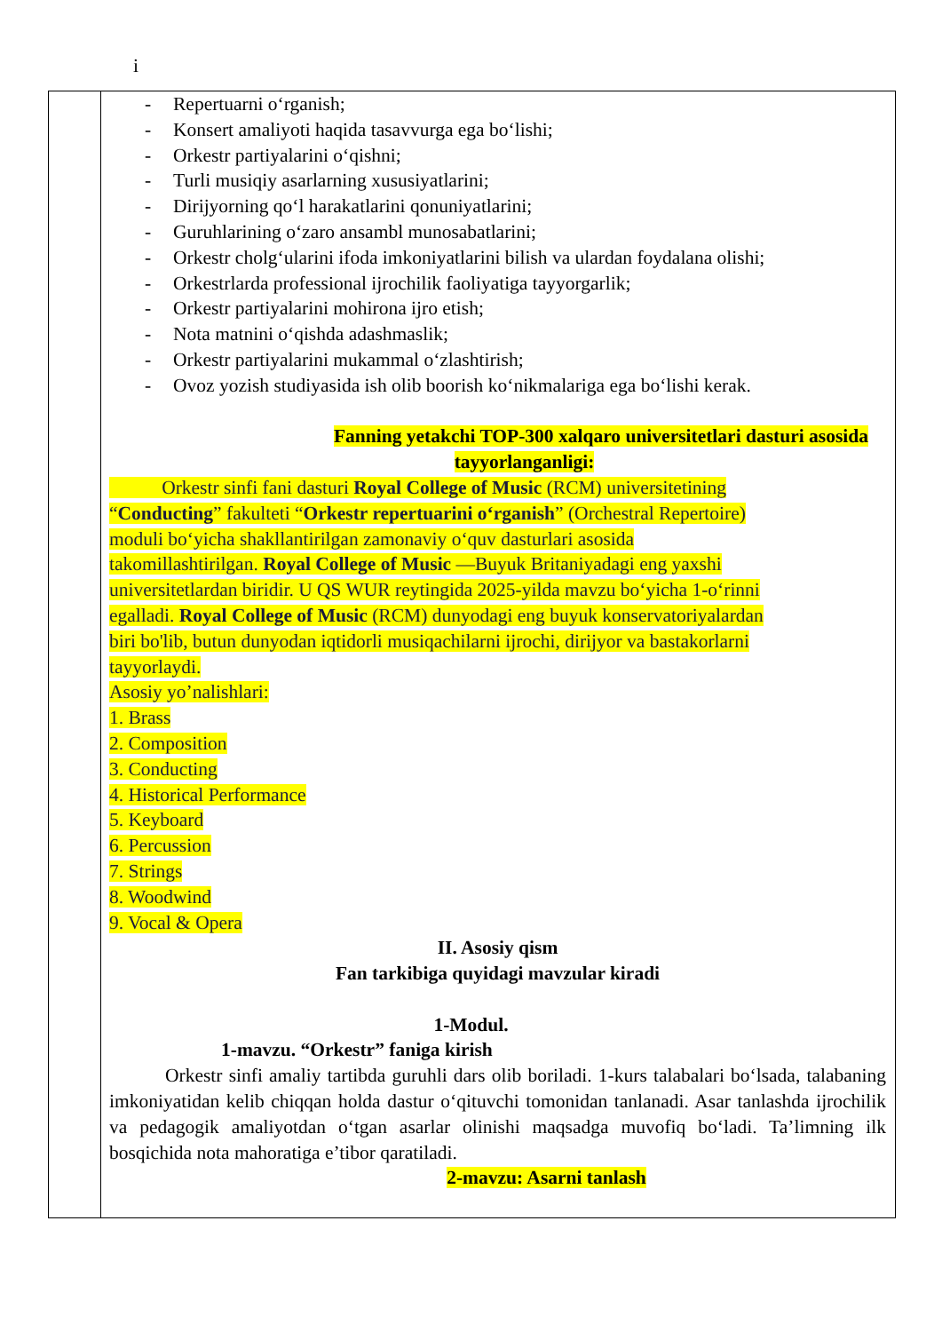i
| | - Repertuarni o‘rganish; - Konsert amaliyoti haqida tasavvurga ega bo‘lishi; - Orkestr partiyalarini o‘qishni; - Turli musiqiy asarlarning xususiyatlarini; - Dirijyorning qo‘l harakatlarini qonuniyatlarini; - Guruhlarining o‘zaro ansambl munosabatlarini; - Orkestr cholg‘ularini ifoda imkoniyatlarini bilish va ulardan foydalana olishi; - Orkestrlarda professional ijrochilik faoliyatiga tayyorgarlik; - Orkestr partiyalarini mohirona ijro etish; - Nota matnini o‘qishda adashmaslik; - Orkestr partiyalarini mukammal o‘zlashtirish; - Ovoz yozish studiyasida ish olib boorish ko‘nikmalariga ega bo‘lishi kerak. Fanning yetakchi TOP-300 xalqaro universitetlari dasturi asosida tayyorlanganligi: Orkestr sinfi fani dasturi Royal College of Music (RCM) universitetining “ Conducting ” fakulteti “ Orkestr repertuarini o‘rganish ” (Orchestral Repertoire) moduli bo‘yicha shakllantirilgan zamonaviy o‘quv dasturlari asosida takomillashtirilgan. Royal College of Music —Buyuk Britaniyadagi eng yaxshi universitetlardan biridir. U QS WUR reytingida 2025-yilda mavzu bo‘yicha 1-o‘rinni egalladi. Royal College of Music (RCM) dunyodagi eng buyuk konservatoriyalardan biri bo'lib, butun dunyodan iqtidorli musiqachilarni ijrochi, dirijyor va bastakorlarni tayyorlaydi. Asosiy yo’nalishlari: 1. Brass 2. Composition 3. Conducting 4. Historical Performance 5. Keyboard 6. Percussion 7. Strings 8. Woodwind 9. Vocal & Opera II. Asosiy qism Fan tarkibiga quyidagi mavzular kiradi 1-Modul. 1-mavzu. “Orkestr” faniga kirish Orkestr sinfi amaliy tartibda guruhli dars olib boriladi. 1-kurs talabalari bo‘lsada, talabaning imkoniyatidan kelib chiqqan holda dastur o‘qituvchi tomonidan tanlanadi. Asar tanlashda ijrochilik va pedagogik amaliyotdan o‘tgan asarlar olinishi maqsadga muvofiq bo‘ladi. Ta’limning ilk bosqichida nota mahoratiga e’tibor qaratiladi. 2-mavzu: Asarni tanlash |